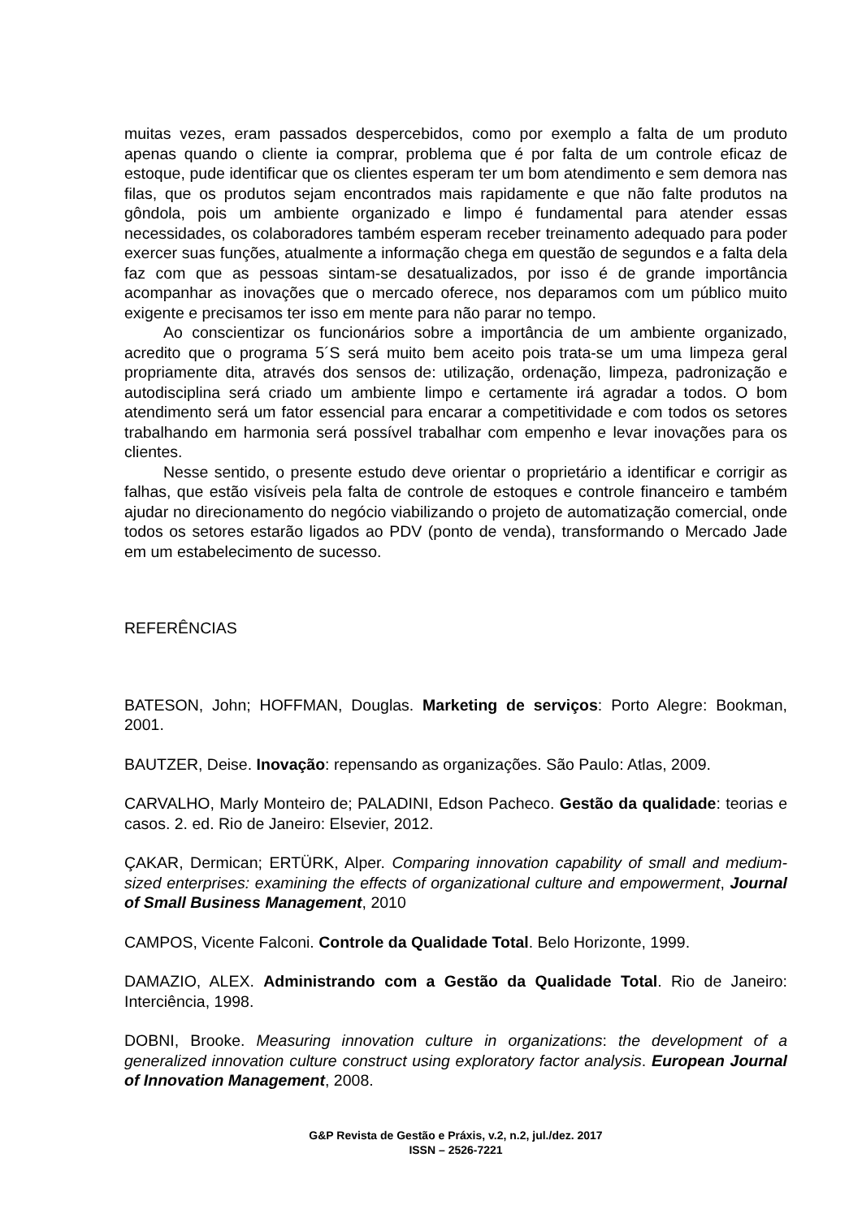muitas vezes, eram passados despercebidos, como por exemplo a falta de um produto apenas quando o cliente ia comprar, problema que é por falta de um controle eficaz de estoque, pude identificar que os clientes esperam ter um bom atendimento e sem demora nas filas, que os produtos sejam encontrados mais rapidamente e que não falte produtos na gôndola, pois um ambiente organizado e limpo é fundamental para atender essas necessidades, os colaboradores também esperam receber treinamento adequado para poder exercer suas funções, atualmente a informação chega em questão de segundos e a falta dela faz com que as pessoas sintam-se desatualizados, por isso é de grande importância acompanhar as inovações que o mercado oferece, nos deparamos com um público muito exigente e precisamos ter isso em mente para não parar no tempo.
Ao conscientizar os funcionários sobre a importância de um ambiente organizado, acredito que o programa 5´S será muito bem aceito pois trata-se um uma limpeza geral propriamente dita, através dos sensos de: utilização, ordenação, limpeza, padronização e autodisciplina será criado um ambiente limpo e certamente irá agradar a todos. O bom atendimento será um fator essencial para encarar a competitividade e com todos os setores trabalhando em harmonia será possível trabalhar com empenho e levar inovações para os clientes.
Nesse sentido, o presente estudo deve orientar o proprietário a identificar e corrigir as falhas, que estão visíveis pela falta de controle de estoques e controle financeiro e também ajudar no direcionamento do negócio viabilizando o projeto de automatização comercial, onde todos os setores estarão ligados ao PDV (ponto de venda), transformando o Mercado Jade em um estabelecimento de sucesso.
REFERÊNCIAS
BATESON, John; HOFFMAN, Douglas. Marketing de serviços: Porto Alegre: Bookman, 2001.
BAUTZER, Deise. Inovação: repensando as organizações. São Paulo: Atlas, 2009.
CARVALHO, Marly Monteiro de; PALADINI, Edson Pacheco. Gestão da qualidade: teorias e casos. 2. ed. Rio de Janeiro: Elsevier, 2012.
ÇAKAR, Dermican; ERTÜRK, Alper. Comparing innovation capability of small and medium-sized enterprises: examining the effects of organizational culture and empowerment, Journal of Small Business Management, 2010
CAMPOS, Vicente Falconi. Controle da Qualidade Total. Belo Horizonte, 1999.
DAMAZIO, ALEX. Administrando com a Gestão da Qualidade Total. Rio de Janeiro: Interciência, 1998.
DOBNI, Brooke. Measuring innovation culture in organizations: the development of a generalized innovation culture construct using exploratory factor analysis. European Journal of Innovation Management, 2008.
G&P Revista de Gestão e Práxis, v.2, n.2, jul./dez. 2017
ISSN – 2526-7221